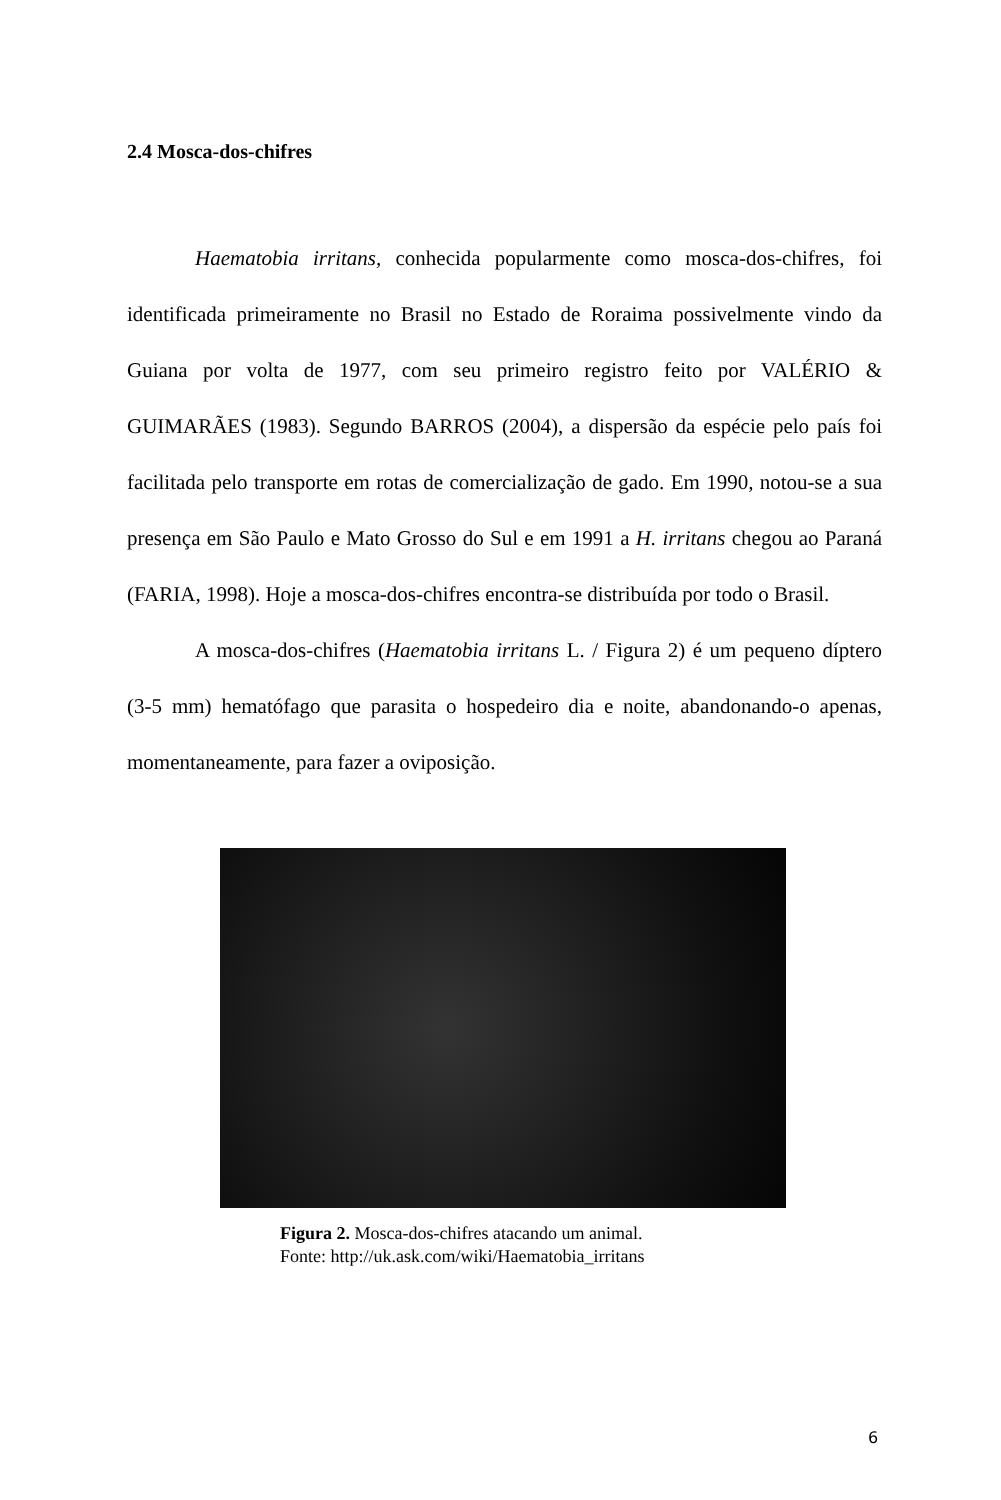2.4 Mosca-dos-chifres
Haematobia irritans, conhecida popularmente como mosca-dos-chifres, foi identificada primeiramente no Brasil no Estado de Roraima possivelmente vindo da Guiana por volta de 1977, com seu primeiro registro feito por VALÉRIO & GUIMARÃES (1983). Segundo BARROS (2004), a dispersão da espécie pelo país foi facilitada pelo transporte em rotas de comercialização de gado. Em 1990, notou-se a sua presença em São Paulo e Mato Grosso do Sul e em 1991 a H. irritans chegou ao Paraná (FARIA, 1998). Hoje a mosca-dos-chifres encontra-se distribuída por todo o Brasil.
A mosca-dos-chifres (Haematobia irritans L. / Figura 2) é um pequeno díptero (3-5 mm) hematófago que parasita o hospedeiro dia e noite, abandonando-o apenas, momentaneamente, para fazer a oviposição.
Figura 2. Mosca-dos-chifres atacando um animal.
Fonte: http://uk.ask.com/wiki/Haematobia_irritans
6